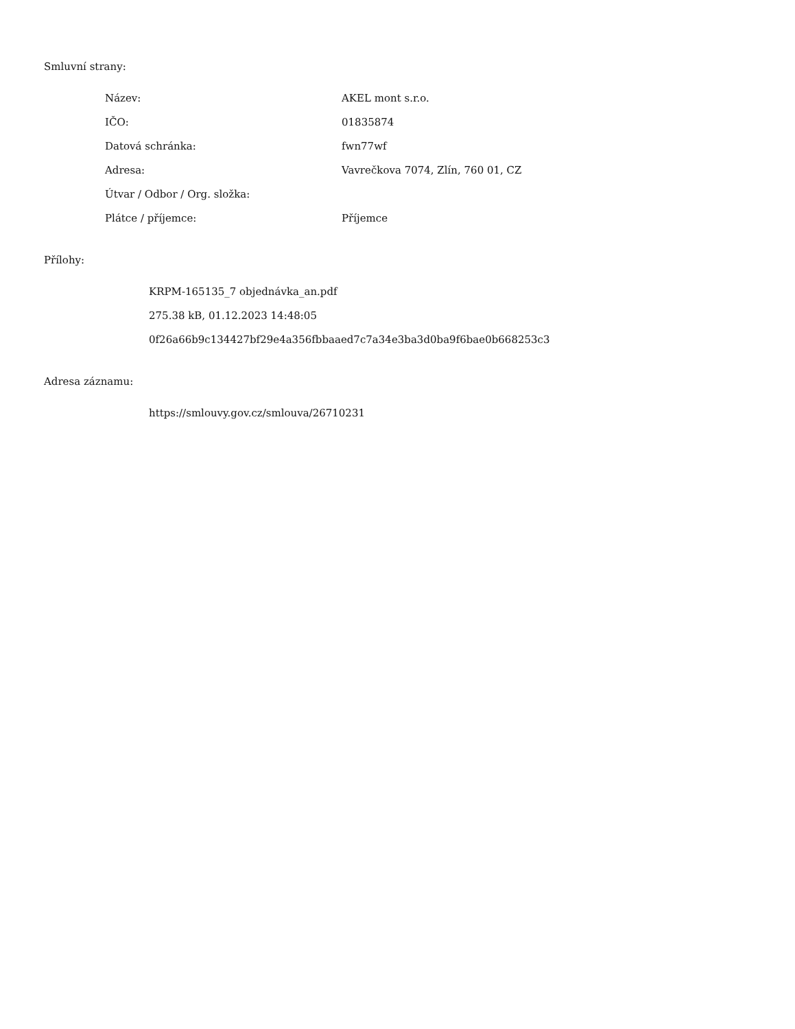Smluvní strany:
| Název: | AKEL mont s.r.o. |
| IČO: | 01835874 |
| Datová schránka: | fwn77wf |
| Adresa: | Vavrečkova 7074, Zlín, 760 01, CZ |
| Útvar / Odbor / Org. složka: | |
| Plátce / příjemce: | Příjemce |
Přílohy:
KRPM-165135_7 objednávka_an.pdf
275.38 kB, 01.12.2023 14:48:05
0f26a66b9c134427bf29e4a356fbbaaed7c7a34e3ba3d0ba9f6bae0b668253c3
Adresa záznamu:
https://smlouvy.gov.cz/smlouva/26710231